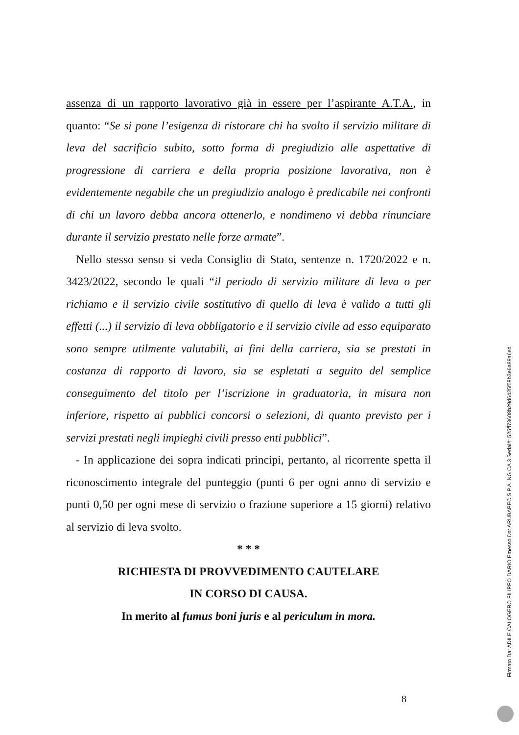assenza di un rapporto lavorativo già in essere per l’aspirante A.T.A., in quanto: “Se si pone l’esigenza di ristorare chi ha svolto il servizio militare di leva del sacrificio subito, sotto forma di pregiudizio alle aspettative di progressione di carriera e della propria posizione lavorativa, non è evidentemente negabile che un pregiudizio analogo è predicabile nei confronti di chi un lavoro debba ancora ottenerlo, e nondimeno vi debba rinunciare durante il servizio prestato nelle forze armate”.
Nello stesso senso si veda Consiglio di Stato, sentenze n. 1720/2022 e n. 3423/2022, secondo le quali “il periodo di servizio militare di leva o per richiamo e il servizio civile sostitutivo di quello di leva è valido a tutti gli effetti (...) il servizio di leva obbligatorio e il servizio civile ad esso equiparato sono sempre utilmente valutabili, ai fini della carriera, sia se prestati in costanza di rapporto di lavoro, sia se espletati a seguito del semplice conseguimento del titolo per l’iscrizione in graduatoria, in misura non inferiore, rispetto ai pubblici concorsi o selezioni, di quanto previsto per i servizi prestati negli impieghi civili presso enti pubblici”.
- In applicazione dei sopra indicati principi, pertanto, al ricorrente spetta il riconoscimento integrale del punteggio (punti 6 per ogni anno di servizio e punti 0,50 per ogni mese di servizio o frazione superiore a 15 giorni) relativo al servizio di leva svolto.
* * *
RICHIESTA DI PROVVEDIMENTO CAUTELARE
IN CORSO DI CAUSA.
In merito al fumus boni juris e al periculum in mora.
8
Firmato Da: ADILE CALOGERO FILIPPO DARIO Emesso Da: ARUBAPEC S.P.A. NG CA 3 Serial#: 525ff73608b29d6425f59b3e6a89a6ed